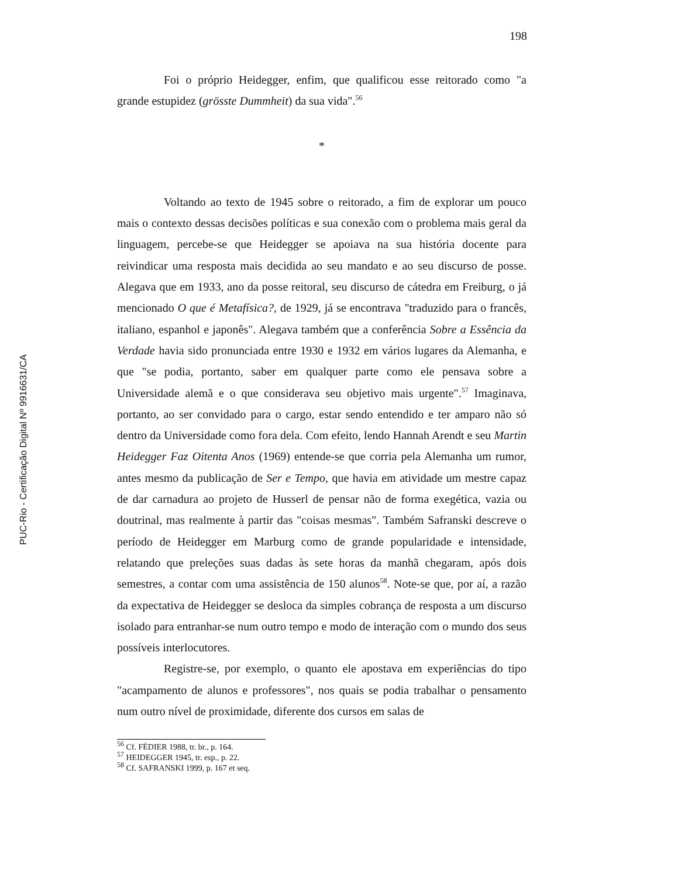198
PUC-Rio - Certificação Digital Nº 9916631/CA
Foi o próprio Heidegger, enfim, que qualificou esse reitorado como "a grande estupidez (grösste Dummheit) da sua vida".<sup>56</sup>
*
Voltando ao texto de 1945 sobre o reitorado, a fim de explorar um pouco mais o contexto dessas decisões políticas e sua conexão com o problema mais geral da linguagem, percebe-se que Heidegger se apoiava na sua história docente para reivindicar uma resposta mais decidida ao seu mandato e ao seu discurso de posse. Alegava que em 1933, ano da posse reitoral, seu discurso de cátedra em Freiburg, o já mencionado O que é Metafísica?, de 1929, já se encontrava "traduzido para o francês, italiano, espanhol e japonês". Alegava também que a conferência Sobre a Essência da Verdade havia sido pronunciada entre 1930 e 1932 em vários lugares da Alemanha, e que "se podia, portanto, saber em qualquer parte como ele pensava sobre a Universidade alemã e o que considerava seu objetivo mais urgente".<sup>57</sup> Imaginava, portanto, ao ser convidado para o cargo, estar sendo entendido e ter amparo não só dentro da Universidade como fora dela. Com efeito, lendo Hannah Arendt e seu Martin Heidegger Faz Oitenta Anos (1969) entende-se que corria pela Alemanha um rumor, antes mesmo da publicação de Ser e Tempo, que havia em atividade um mestre capaz de dar carnadura ao projeto de Husserl de pensar não de forma exegética, vazia ou doutrinal, mas realmente à partir das "coisas mesmas". Também Safranski descreve o período de Heidegger em Marburg como de grande popularidade e intensidade, relatando que preleções suas dadas às sete horas da manhã chegaram, após dois semestres, a contar com uma assistência de 150 alunos<sup>58</sup>. Note-se que, por aí, a razão da expectativa de Heidegger se desloca da simples cobrança de resposta a um discurso isolado para entranhar-se num outro tempo e modo de interação com o mundo dos seus possíveis interlocutores.
Registre-se, por exemplo, o quanto ele apostava em experiências do tipo "acampamento de alunos e professores", nos quais se podia trabalhar o pensamento num outro nível de proximidade, diferente dos cursos em salas de
<sup>56</sup> Cf. FÉDIER 1988, tr. br., p. 164.
<sup>57</sup> HEIDEGGER 1945, tr. esp., p. 22.
<sup>58</sup> Cf. SAFRANSKI 1999, p. 167 et seq.